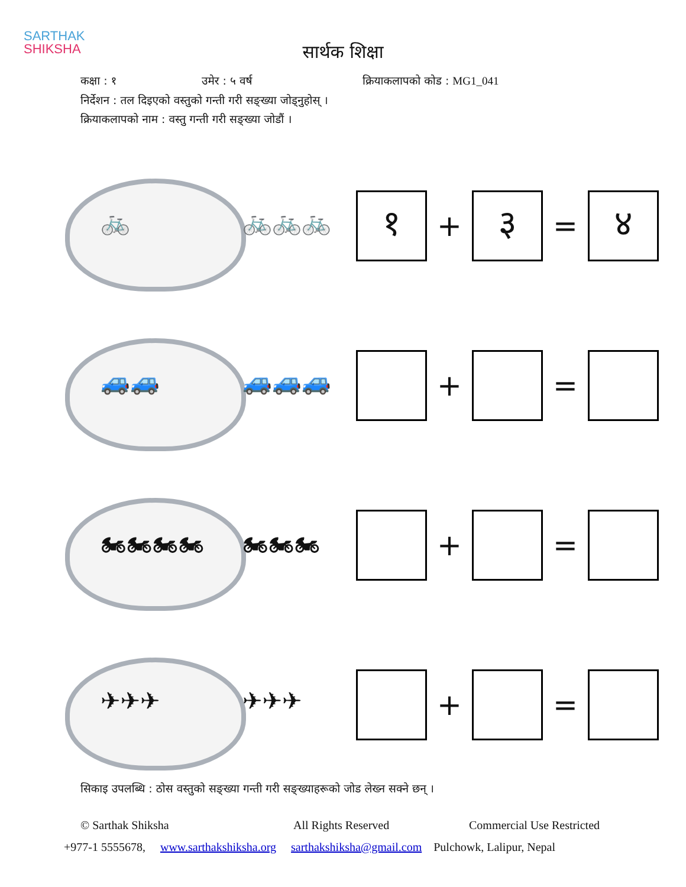SARTHAK
SHIKSHA
सार्थक शिक्षा
कक्षा : १ उमेर : ५ वर्ष क्रियाकलापको कोड : MG1_041
निर्देशन : तल दिइएको वस्तुको गन्ती गरी सङ्ख्या जोड्नुहोस् ।
क्रियाकलापको नाम : वस्तु गन्ती गरी सङ्ख्या जोडौं ।
🚲 🚲🚲🚲
१
+
३
=
४
🚙🚙 🚙🚙🚙
+ =
🏍🏍🏍🏍 🏍🏍🏍
+ =
✈✈✈ ✈✈✈
+ =
सिकाइ उपलब्धि : ठोस वस्तुको सङ्ख्या गन्ती गरी सङ्ख्याहरूको जोड लेख्न सक्ने छन् ।
© Sarthak Shiksha All Rights Reserved Commercial Use Restricted
+977-1 5555678, www.sarthakshiksha.org sarthakshiksha@gmail.com Pulchowk, Lalipur, Nepal